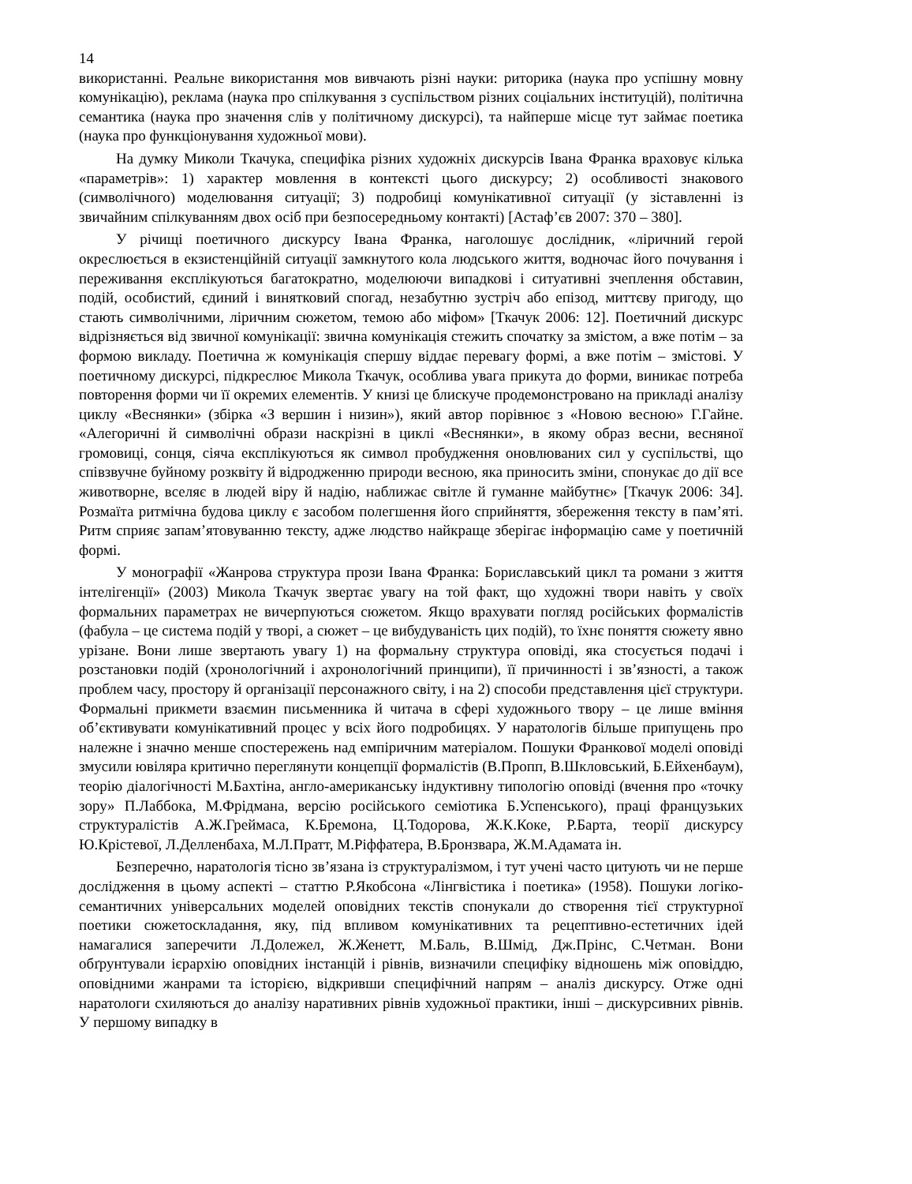14
використанні. Реальне використання мов вивчають різні науки: риторика (наука про успішну мовну комунікацію), реклама (наука про спілкування з суспільством різних соціальних інституцій), політична семантика (наука про значення слів у політичному дискурсі), та найперше місце тут займає поетика (наука про функціонування художньої мови).
На думку Миколи Ткачука, специфіка різних художніх дискурсів Івана Франка враховує кілька «параметрів»: 1) характер мовлення в контексті цього дискурсу; 2) особливості знакового (символічного) моделювання ситуації; 3) подробиці комунікативної ситуації (у зіставленні із звичайним спілкуванням двох осіб при безпосередньому контакті) [Астаф’єв 2007: 370 – 380].
У річищі поетичного дискурсу Івана Франка, наголошує дослідник, «ліричний герой окреслюється в екзистенційній ситуації замкнутого кола людського життя, водночас його почування і переживання експлікуються багатократно, моделюючи випадкові і ситуативні зчеплення обставин, подій, особистий, єдиний і винятковий спогад, незабутню зустріч або епізод, миттєву пригоду, що стають символічними, ліричним сюжетом, темою або міфом» [Ткачук 2006: 12]. Поетичний дискурс відрізняється від звичної комунікації: звична комунікація стежить спочатку за змістом, а вже потім – за формою викладу. Поетична ж комунікація спершу віддає перевагу формі, а вже потім – змістові. У поетичному дискурсі, підкреслює Микола Ткачук, особлива увага прикута до форми, виникає потреба повторення форми чи її окремих елементів. У книзі це блискуче продемонстровано на прикладі аналізу циклу «Веснянки» (збірка «З вершин і низин»), який автор порівнює з «Новою весною» Г.Гайне. «Алегоричні й символічні образи наскрізні в циклі «Веснянки», в якому образ весни, весняної громовиці, сонця, сіяча експлікуються як символ пробудження оновлюваних сил у суспільстві, що співзвучне буйному розквіту й відродженню природи весною, яка приносить зміни, спонукає до дії все животворне, вселяє в людей віру й надію, наближає світле й гуманне майбутнє» [Ткачук 2006: 34]. Розмаїта ритмічна будова циклу є засобом полегшення його сприйняття, збереження тексту в пам’яті. Ритм сприяє запам’ятовуванню тексту, адже людство найкраще зберігає інформацію саме у поетичній формі.
У монографії «Жанрова структура прози Івана Франка: Бориславський цикл та романи з життя інтелігенції» (2003) Микола Ткачук звертає увагу на той факт, що художні твори навіть у своїх формальних параметрах не вичерпуються сюжетом. Якщо врахувати погляд російських формалістів (фабула – це система подій у творі, а сюжет – це вибудуваність цих подій), то їхнє поняття сюжету явно урізане. Вони лише звертають увагу 1) на формальну структура оповіді, яка стосується подачі і розстановки подій (хронологічний і ахронологічний принципи), її причинності і зв’язності, а також проблем часу, простору й організації персонажного світу, і на 2) способи представлення цієї структури. Формальні прикмети взаємин письменника й читача в сфері художнього твору – це лише вміння об’єктивувати комунікативний процес у всіх його подробицях. У наратологів більше припущень про належне і значно менше спостережень над емпіричним матеріалом. Пошуки Франкової моделі оповіді змусили ювіляра критично переглянути концепції формалістів (В.Пропп, В.Шкловський, Б.Ейхенбаум), теорію діалогічності М.Бахтіна, англо-американську індуктивну типологію оповіді (вчення про «точку зору» П.Лаббока, М.Фрідмана, версію російського семіотика Б.Успенського), праці французьких структуралістів А.Ж.Греймаса, К.Бремона, Ц.Тодорова, Ж.К.Коке, Р.Барта, теорії дискурсу Ю.Крістевої, Л.Делленбаха, М.Л.Пратт, М.Ріффатера, В.Бронзвара, Ж.М.Адамата ін.
Безперечно, наратологія тісно зв’язана із структуралізмом, і тут учені часто цитують чи не перше дослідження в цьому аспекті – статтю Р.Якобсона «Лінгвістика і поетика» (1958). Пошуки логіко-семантичних універсальних моделей оповідних текстів спонукали до створення тієї структурної поетики сюжетоскладання, яку, під впливом комунікативних та рецептивно-естетичних ідей намагалися заперечити Л.Долежел, Ж.Женетт, М.Баль, В.Шмід, Дж.Прінс, С.Четман. Вони обґрунтували ієрархію оповідних інстанцій і рівнів, визначили специфіку відношень між оповіддю, оповідними жанрами та історією, відкривши специфічний напрям – аналіз дискурсу. Отже одні наратологи схиляються до аналізу наративних рівнів художньої практики, інші – дискурсивних рівнів. У першому випадку в